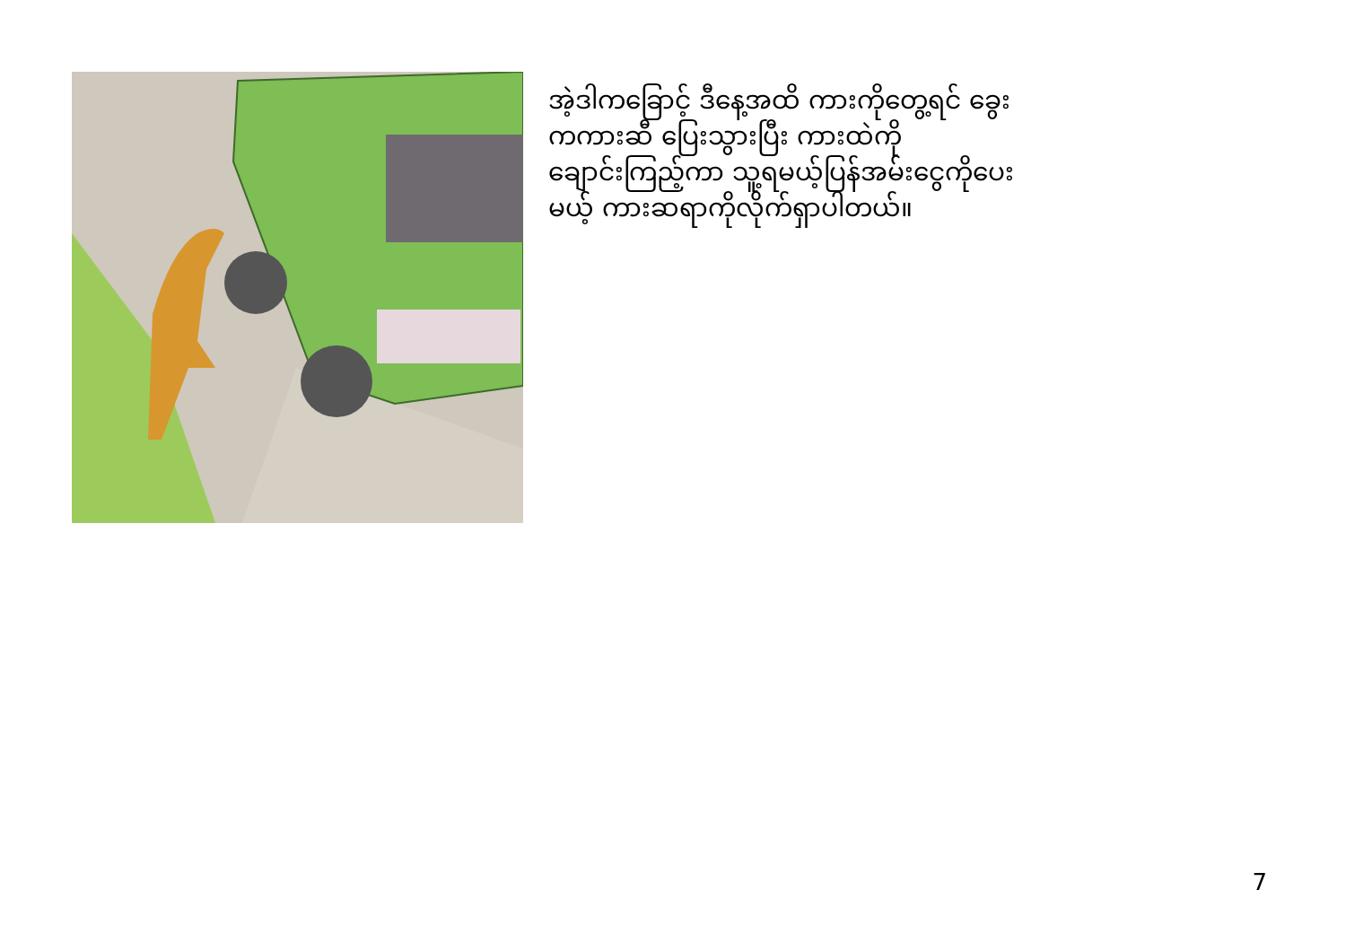အဲ့ဒါကခြောင့် ဒီနေ့အထိ ကားကိုတွေ့ရင် ခွေးကကားဆီ ပြေးသွားပြီး ကားထဲကိုချောင်းကြည့်ကာ သူ့ရမယ့်ပြန်အမ်းငွေကိုပေးမယ့် ကားဆရာကိုလိုက်ရှာပါတယ်။
7